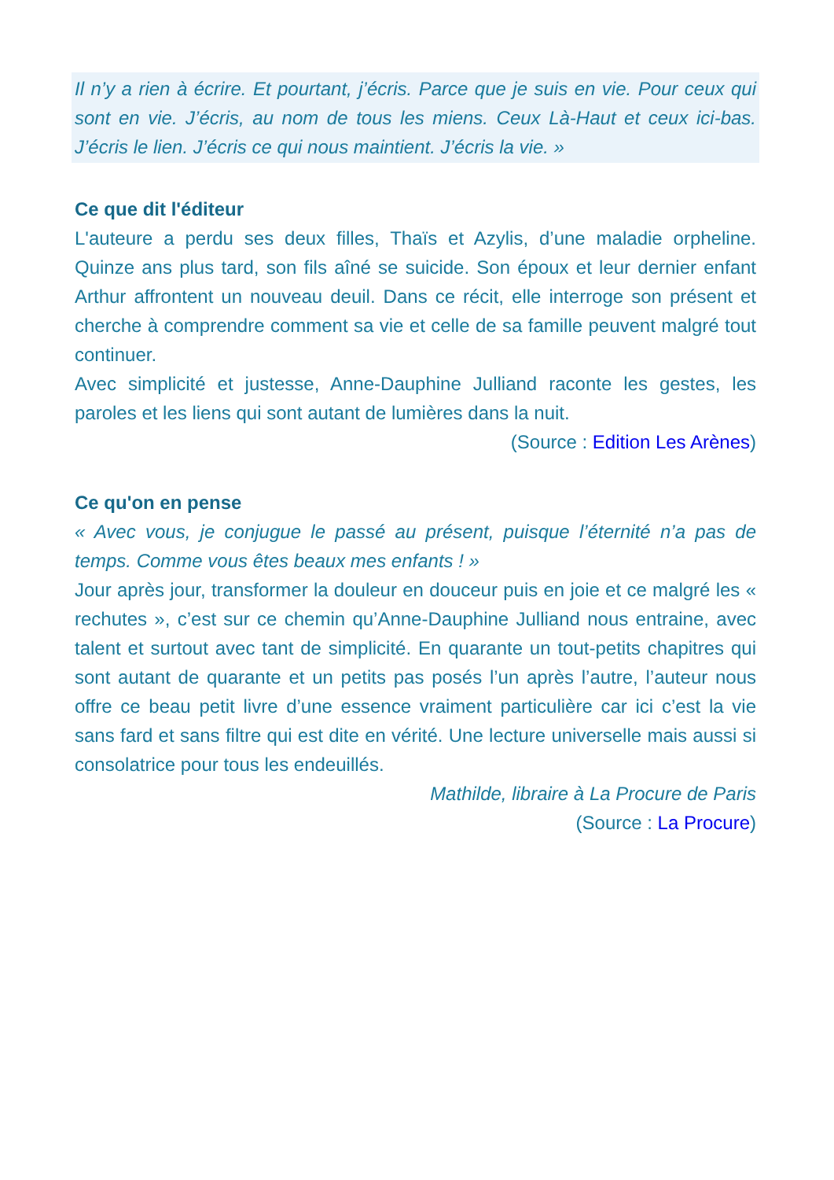Il n’y a rien à écrire. Et pourtant, j’écris. Parce que je suis en vie. Pour ceux qui sont en vie. J’écris, au nom de tous les miens. Ceux Là-Haut et ceux ici-bas. J’écris le lien. J’écris ce qui nous maintient. J’écris la vie. »
Ce que dit l'éditeur
L'auteure a perdu ses deux filles, Thaïs et Azylis, d’une maladie orpheline. Quinze ans plus tard, son fils aîné se suicide. Son époux et leur dernier enfant Arthur affrontent un nouveau deuil. Dans ce récit, elle interroge son présent et cherche à comprendre comment sa vie et celle de sa famille peuvent malgré tout continuer.
Avec simplicité et justesse, Anne-Dauphine Julliand raconte les gestes, les paroles et les liens qui sont autant de lumières dans la nuit.
(Source : Edition Les Arènes)
Ce qu'on en pense
« Avec vous, je conjugue le passé au présent, puisque l’éternité n’a pas de temps. Comme vous êtes beaux mes enfants ! »
Jour après jour, transformer la douleur en douceur puis en joie et ce malgré les « rechutes », c’est sur ce chemin qu’Anne-Dauphine Julliand nous entraine, avec talent et surtout avec tant de simplicité. En quarante un tout-petits chapitres qui sont autant de quarante et un petits pas posés l’un après l’autre, l’auteur nous offre ce beau petit livre d’une essence vraiment particulière car ici c’est la vie sans fard et sans filtre qui est dite en vérité. Une lecture universelle mais aussi si consolatrice pour tous les endeuillés.
Mathilde, libraire à La Procure de Paris
(Source : La Procure)